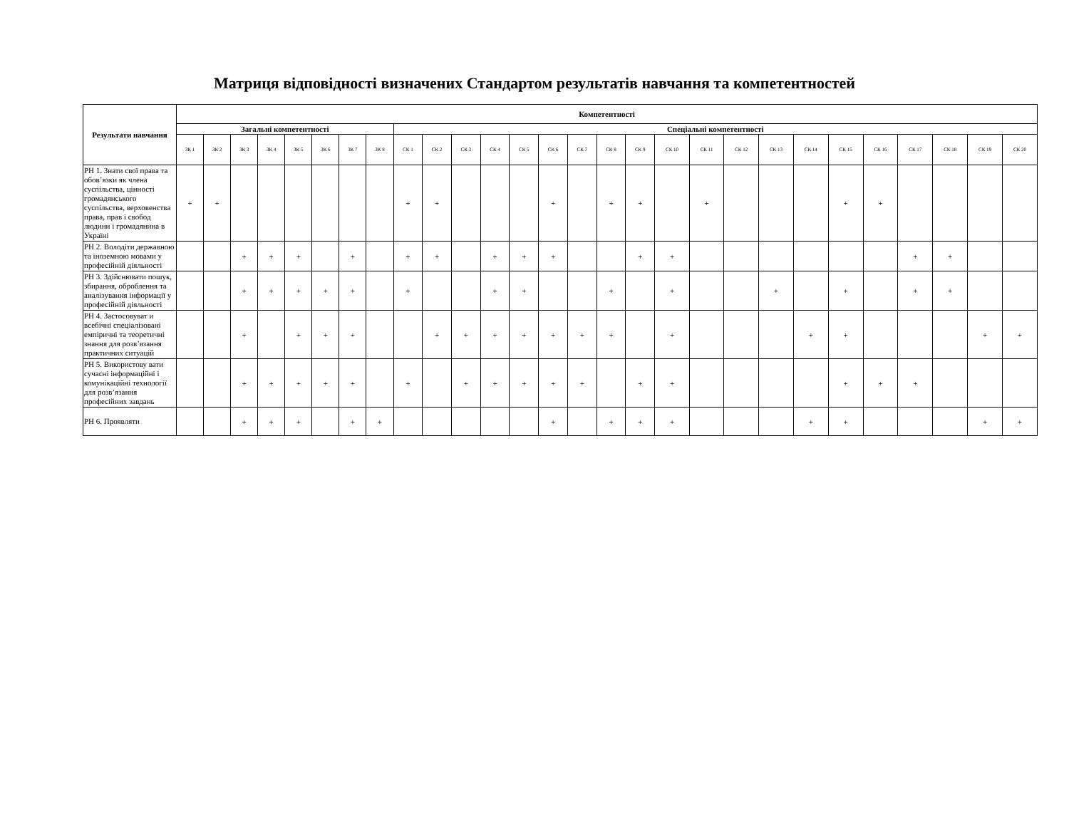Матриця відповідності визначених Стандартом результатів навчання та компетентностей
| Результати навчання | Компетентності | | | | | | | | | | | | | | | | | | | | | | | | | | | |
| --- | --- | --- | --- | --- | --- | --- | --- | --- | --- | --- | --- | --- | --- | --- | --- | --- | --- | --- | --- | --- | --- | --- | --- | --- | --- | --- | --- | --- |
| | Загальні компетентності | | | | | | | | Спеціальні компетентності | | | | | | | | | | | | | | | | | | | |
| | ЗК 1 | ЗК 2 | ЗК 3 | ЗК 4 | ЗК 5 | ЗК 6 | ЗК 7 | ЗК 8 | СК 1 | СК 2 | СК 3 | СК 4 | СК 5 | СК 6 | СК 7 | СК 8 | СК 9 | СК 10 | СК 11 | СК 12 | СК 13 | СК 14 | СК 15 | СК 16 | СК 17 | СК 18 | СК 19 | СК 20 |
| РН 1. Знати свої права та обов’язки як члена суспільства, цінності громадянського суспільства, верховенства права, прав і свобод людини і громадянина в Україні | + | + | | | | | | | + | + | | | | + | | + | + | | + | | | | + | + | | | | |
| РН 2. Володіти державною та іноземною мовами у професійній діяльності | | | + | + | + | | + | | + | + | | + | + | + | | | + | + | | | | | | | + | + | | |
| РН 3. Здійснювати пошук, збирання, оброблення та аналізування інформації у професійній діяльності | | | + | + | + | + | + | | + | | | + | + | | | + | | + | | | + | | + | | + | + | | |
| РН 4. Застосовуват и всебічні спеціалізовані емпіричні та теоретичні знання для розв’язання практичних ситуацій | | | + | | + | + | + | | | + | + | + | + | + | + | + | | + | | | | + | + | | | | + | + |
| РН 5. Використову вати сучасні інформаційні і комунікаційні технології для розв’язання професійних завдань | | | + | + | + | + | + | | + | | + | + | + | + | + | | + | + | | | | | + | + | + | | | |
| РН 6. Проявляти | | | + | + | + | | + | + | | | | | | + | | + | + | + | | | | + | + | | | | + | + |